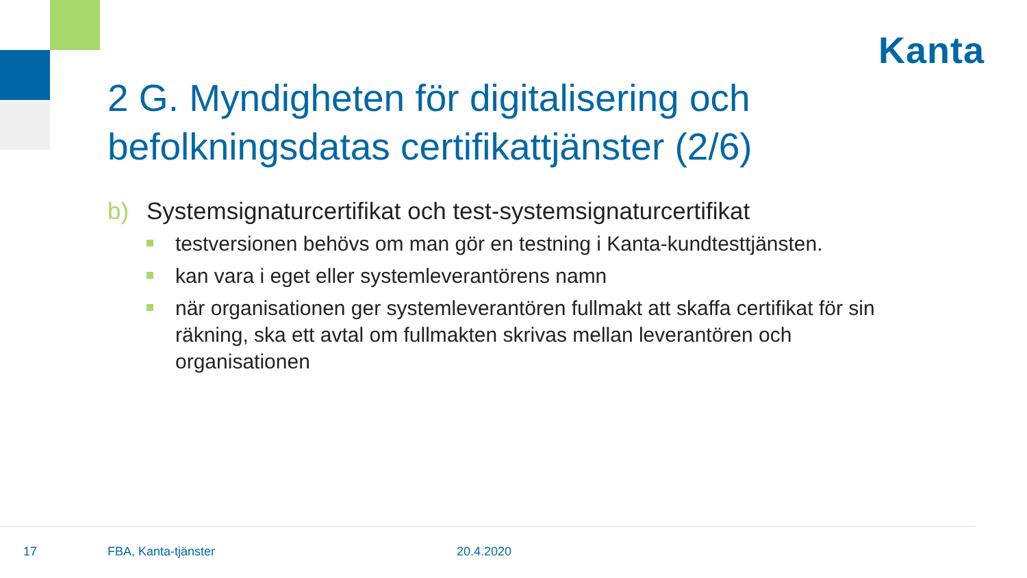Kanta
2 G. Myndigheten för digitalisering och befolkningsdatas certifikattjänster (2/6)
b) Systemsignaturcertifikat och test-systemsignaturcertifikat
testversionen behövs om man gör en testning i Kanta-kundtesttjänsten.
kan vara i eget eller systemleverantörens namn
när organisationen ger systemleverantören fullmakt att skaffa certifikat för sin räkning, ska ett avtal om fullmakten skrivas mellan leverantören och organisationen
17 FBA, Kanta-tjänster 20.4.2020